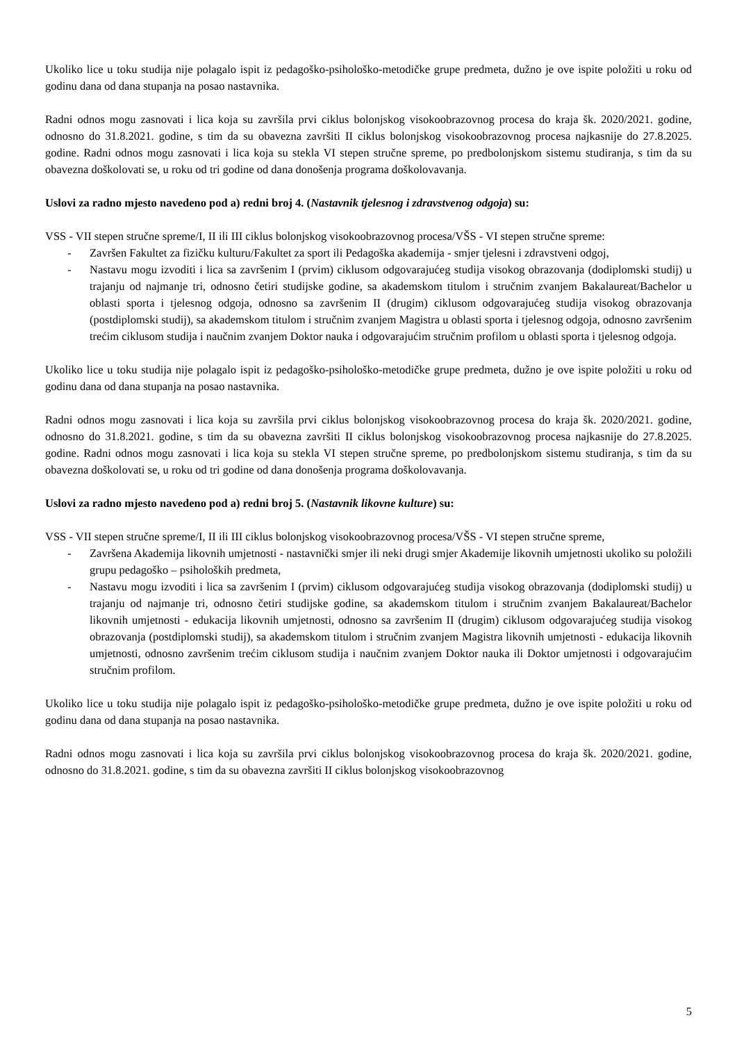Ukoliko lice u toku studija nije polagalo ispit iz pedagoško-psihološko-metodičke grupe predmeta, dužno je ove ispite položiti u roku od godinu dana od dana stupanja na posao nastavnika.
Radni odnos mogu zasnovati i lica koja su završila prvi ciklus bolonjskog visokoobrazovnog procesa do kraja šk. 2020/2021. godine, odnosno do 31.8.2021. godine, s tim da su obavezna završiti II ciklus bolonjskog visokoobrazovnog procesa najkasnije do 27.8.2025. godine. Radni odnos mogu zasnovati i lica koja su stekla VI stepen stručne spreme, po predbolonjskom sistemu studiranja, s tim da su obavezna doškolovati se, u roku od tri godine od dana donošenja programa doškolovavanja.
Uslovi za radno mjesto navedeno pod a) redni broj 4. (Nastavnik tjelesnog i zdravstvenog odgoja) su:
VSS - VII stepen stručne spreme/I, II ili III ciklus bolonjskog visokoobrazovnog procesa/VŠS - VI stepen stručne spreme:
- Završen Fakultet za fizičku kulturu/Fakultet za sport ili Pedagoška akademija - smjer tjelesni i zdravstveni odgoj,
- Nastavu mogu izvoditi i lica sa završenim I (prvim) ciklusom odgovarajućeg studija visokog obrazovanja (dodiplomski studij) u trajanju od najmanje tri, odnosno četiri studijske godine, sa akademskom titulom i stručnim zvanjem Bakalaureat/Bachelor u oblasti sporta i tjelesnog odgoja, odnosno sa završenim II (drugim) ciklusom odgovarajućeg studija visokog obrazovanja (postdiplomski studij), sa akademskom titulom i stručnim zvanjem Magistra u oblasti sporta i tjelesnog odgoja, odnosno završenim trećim ciklusom studija i naučnim zvanjem Doktor nauka i odgovarajućim stručnim profilom u oblasti sporta i tjelesnog odgoja.
Ukoliko lice u toku studija nije polagalo ispit iz pedagoško-psihološko-metodičke grupe predmeta, dužno je ove ispite položiti u roku od godinu dana od dana stupanja na posao nastavnika.
Radni odnos mogu zasnovati i lica koja su završila prvi ciklus bolonjskog visokoobrazovnog procesa do kraja šk. 2020/2021. godine, odnosno do 31.8.2021. godine, s tim da su obavezna završiti II ciklus bolonjskog visokoobrazovnog procesa najkasnije do 27.8.2025. godine. Radni odnos mogu zasnovati i lica koja su stekla VI stepen stručne spreme, po predbolonjskom sistemu studiranja, s tim da su obavezna doškolovati se, u roku od tri godine od dana donošenja programa doškolovavanja.
Uslovi za radno mjesto navedeno pod a) redni broj 5. (Nastavnik likovne kulture) su:
VSS - VII stepen stručne spreme/I, II ili III ciklus bolonjskog visokoobrazovnog procesa/VŠS - VI stepen stručne spreme,
- Završena Akademija likovnih umjetnosti - nastavnički smjer ili neki drugi smjer Akademije likovnih umjetnosti ukoliko su položili grupu pedagoško – psiholoških predmeta,
- Nastavu mogu izvoditi i lica sa završenim I (prvim) ciklusom odgovarajućeg studija visokog obrazovanja (dodiplomski studij) u trajanju od najmanje tri, odnosno četiri studijske godine, sa akademskom titulom i stručnim zvanjem Bakalaureat/Bachelor likovnih umjetnosti - edukacija likovnih umjetnosti, odnosno sa završenim II (drugim) ciklusom odgovarajućeg studija visokog obrazovanja (postdiplomski studij), sa akademskom titulom i stručnim zvanjem Magistra likovnih umjetnosti - edukacija likovnih umjetnosti, odnosno završenim trećim ciklusom studija i naučnim zvanjem Doktor nauka ili Doktor umjetnosti i odgovarajućim stručnim profilom.
Ukoliko lice u toku studija nije polagalo ispit iz pedagoško-psihološko-metodičke grupe predmeta, dužno je ove ispite položiti u roku od godinu dana od dana stupanja na posao nastavnika.
Radni odnos mogu zasnovati i lica koja su završila prvi ciklus bolonjskog visokoobrazovnog procesa do kraja šk. 2020/2021. godine, odnosno do 31.8.2021. godine, s tim da su obavezna završiti II ciklus bolonjskog visokoobrazovnog
5